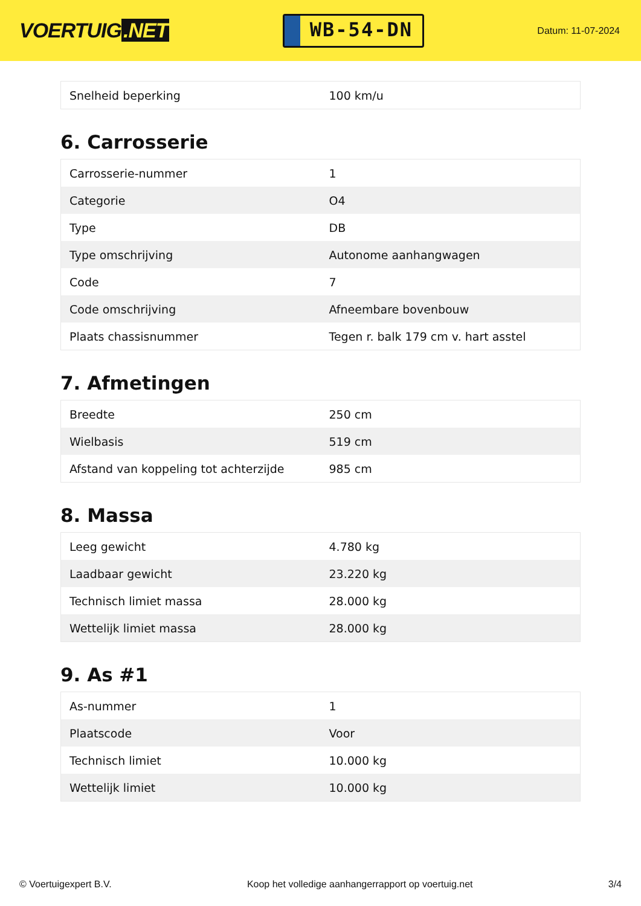VOERTUIG.NET
WB-54-DN
Datum: 11-07-2024
| Snelheid beperking | 100 km/u |
6. Carrosserie
| Carrosserie-nummer | 1 |
| Categorie | O4 |
| Type | DB |
| Type omschrijving | Autonome aanhangwagen |
| Code | 7 |
| Code omschrijving | Afneembare bovenbouw |
| Plaats chassisnummer | Tegen r. balk 179 cm v. hart asstel |
7. Afmetingen
| Breedte | 250 cm |
| Wielbasis | 519 cm |
| Afstand van koppeling tot achterzijde | 985 cm |
8. Massa
| Leeg gewicht | 4.780 kg |
| Laadbaar gewicht | 23.220 kg |
| Technisch limiet massa | 28.000 kg |
| Wettelijk limiet massa | 28.000 kg |
9. As #1
| As-nummer | 1 |
| Plaatscode | Voor |
| Technisch limiet | 10.000 kg |
| Wettelijk limiet | 10.000 kg |
© Voertuigexpert B.V. Koop het volledige aanhangerrapport op voertuig.net 3/4